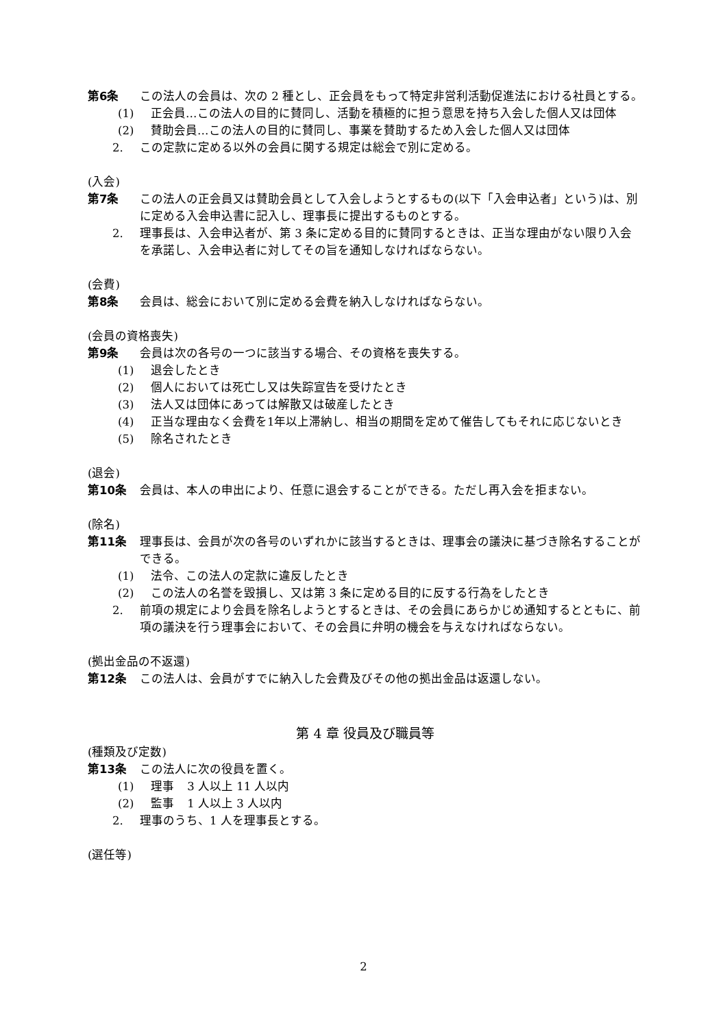第6条 この法人の会員は、次の 2 種とし、正会員をもって特定非営利活動促進法における社員とする。
(1) 正会員…この法人の目的に賛同し、活動を積極的に担う意思を持ち入会した個人又は団体
(2) 賛助会員…この法人の目的に賛同し、事業を賛助するため入会した個人又は団体
2. この定款に定める以外の会員に関する規定は総会で別に定める。
(入会)
第7条 この法人の正会員又は賛助会員として入会しようとするもの(以下「入会申込者」という)は、別に定める入会申込書に記入し、理事長に提出するものとする。
2. 理事長は、入会申込者が、第 3 条に定める目的に賛同するときは、正当な理由がない限り入会を承諾し、入会申込者に対してその旨を通知しなければならない。
(会費)
第8条 会員は、総会において別に定める会費を納入しなければならない。
(会員の資格喪失)
第9条 会員は次の各号の一つに該当する場合、その資格を喪失する。
(1) 退会したとき
(2) 個人においては死亡し又は失踪宣告を受けたとき
(3) 法人又は団体にあっては解散又は破産したとき
(4) 正当な理由なく会費を1年以上滞納し、相当の期間を定めて催告してもそれに応じないとき
(5) 除名されたとき
(退会)
第10条 会員は、本人の申出により、任意に退会することができる。ただし再入会を拒まない。
(除名)
第11条 理事長は、会員が次の各号のいずれかに該当するときは、理事会の議決に基づき除名することができる。
(1) 法令、この法人の定款に違反したとき
(2) この法人の名誉を毀損し、又は第 3 条に定める目的に反する行為をしたとき
2. 前項の規定により会員を除名しようとするときは、その会員にあらかじめ通知するとともに、前項の議決を行う理事会において、その会員に弁明の機会を与えなければならない。
(拠出金品の不返還)
第12条 この法人は、会員がすでに納入した会費及びその他の拠出金品は返還しない。
第 4 章 役員及び職員等
(種類及び定数)
第13条 この法人に次の役員を置く。
(1) 理事 3 人以上 11 人以内
(2) 監事 1 人以上 3 人以内
2. 理事のうち、1 人を理事長とする。
(選任等)
2